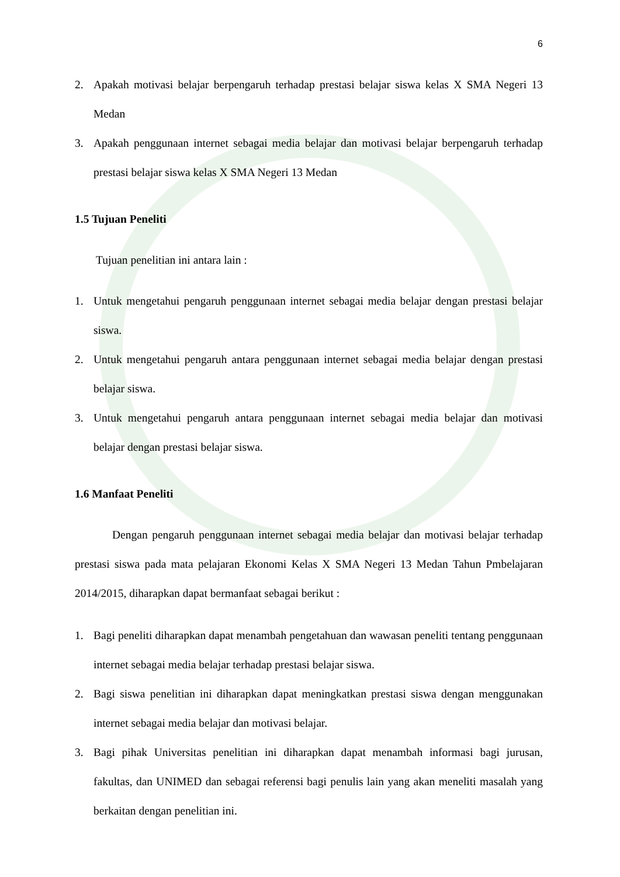6
2. Apakah motivasi belajar berpengaruh terhadap prestasi belajar siswa kelas X SMA Negeri 13 Medan
3. Apakah penggunaan internet sebagai media belajar dan motivasi belajar berpengaruh terhadap prestasi belajar siswa kelas X SMA Negeri 13 Medan
1.5 Tujuan Peneliti
Tujuan penelitian ini antara lain :
1. Untuk mengetahui pengaruh penggunaan internet sebagai media belajar dengan prestasi belajar siswa.
2. Untuk mengetahui pengaruh antara penggunaan internet sebagai media belajar dengan prestasi belajar siswa.
3. Untuk mengetahui pengaruh antara penggunaan internet sebagai media belajar dan motivasi belajar dengan prestasi belajar siswa.
1.6 Manfaat Peneliti
Dengan pengaruh penggunaan internet sebagai media belajar dan motivasi belajar terhadap prestasi siswa pada mata pelajaran Ekonomi Kelas X SMA Negeri 13 Medan Tahun Pmbelajaran 2014/2015, diharapkan dapat bermanfaat sebagai berikut :
1. Bagi peneliti diharapkan dapat menambah pengetahuan dan wawasan peneliti tentang penggunaan internet sebagai media belajar terhadap prestasi belajar siswa.
2. Bagi siswa penelitian ini diharapkan dapat meningkatkan prestasi siswa dengan menggunakan internet sebagai media belajar dan motivasi belajar.
3. Bagi pihak Universitas penelitian ini diharapkan dapat menambah informasi bagi jurusan, fakultas, dan UNIMED dan sebagai referensi bagi penulis lain yang akan meneliti masalah yang berkaitan dengan penelitian ini.